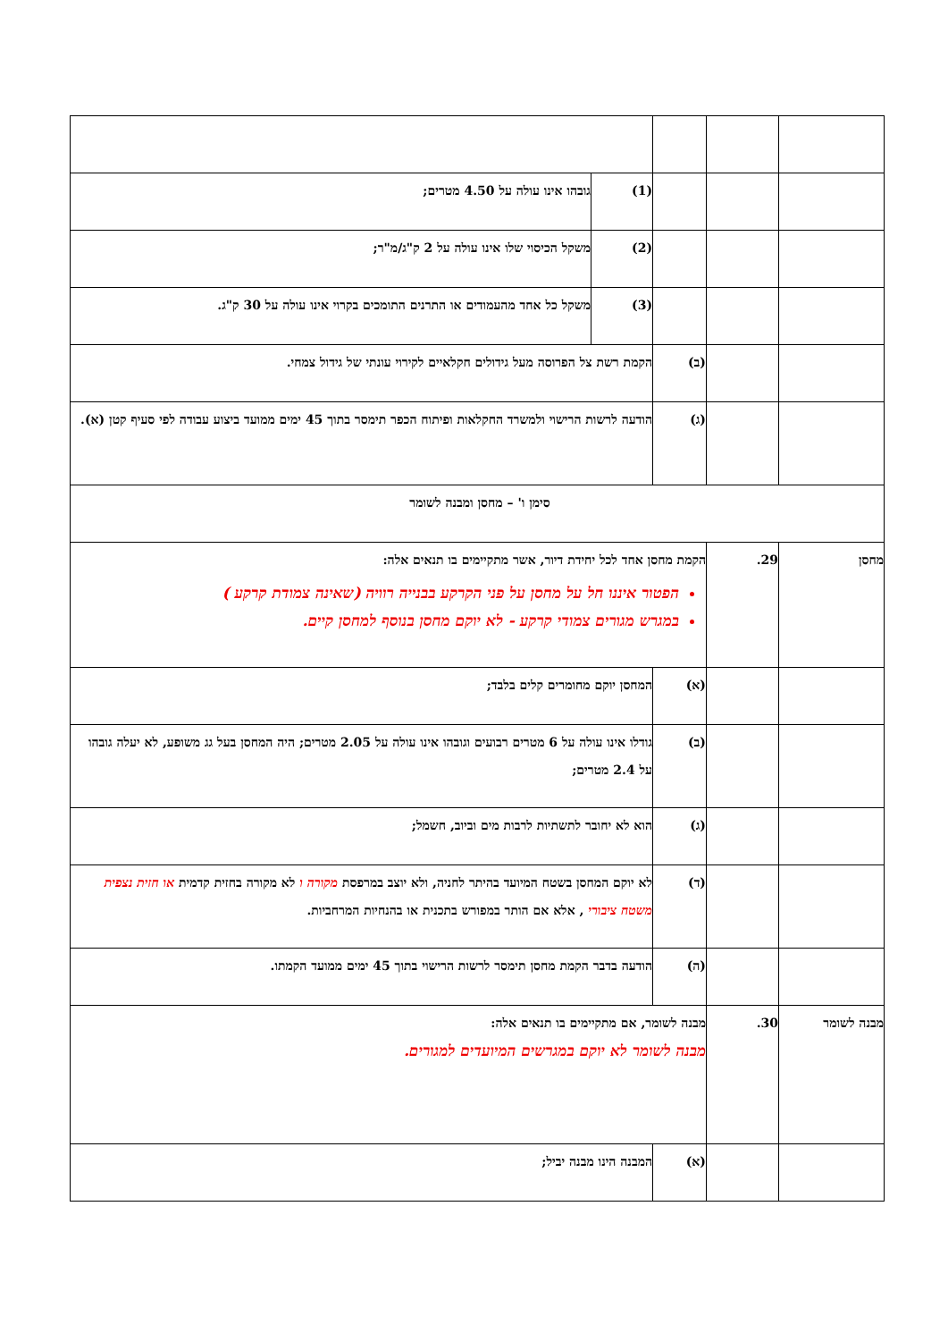| | | | (1) | גובהו אינו עולה על 4.50 מטרים; |
| | | | (2) | משקל הכיסוי שלו אינו עולה על 2 ק"ג/מ"ר; |
| | | | (3) | משקל כל אחד מהעמודים או התרנים התומכים בקרוי אינו עולה על 30 ק"ג. |
| | | (ב) | הקמת רשת צל הפרוסה מעל גידולים חקלאיים לקירוי עונתי של גידול צמחי. | |
| | | (ג) | הודעה לרשות הרישוי ולמשרד החקלאות ופיתוח הכפר תימסר בתוך 45 ימים ממועד ביצוע עבודה לפי סעיף קטן (א). | |
| סימן ו' – מחסן ומבנה לשומר | | | | |
| מחסן | 29. | הקמת מחסן אחד לכל יחידת דיור, אשר מתקיימים בו תנאים אלה: הפטור איננו חל על מחסן על פני הקרקע בבנייה רוויה (שאינה צמודת קרקע ) במגרש מגורים צמודי קרקע - לא יוקם מחסן בנוסף למחסן קיים. | | |
| | | (א) | המחסן יוקם מחומרים קלים בלבד; | |
| | | (ב) | גודלו אינו עולה על 6 מטרים רבועים וגובהו אינו עולה על 2.05 מטרים; היה המחסן בעל גג משופע, לא יעלה גובהו על 2.4 מטרים; | |
| | | (ג) | הוא לא יחובר לתשתיות לרבות מים וביוב, חשמל; | |
| | | (ד) | לא יוקם המחסן בשטח המיועד בהיתר לחניה, ולא יוצב במרפסת מקורה ו לא מקורה בחזית קדמית או חזית נצפית משטח ציבורי , אלא אם הותר במפורש בתכנית או בהנחיות המרחביות. | |
| | | (ה) | הודעה בדבר הקמת מחסן תימסר לרשות הרישוי בתוך 45 ימים ממועד הקמתו. | |
| מבנה לשומר | 30. | מבנה לשומר, אם מתקיימים בו תנאים אלה: מבנה לשומר לא יוקם במגרשים המיועדים למגורים. | | |
| | | (א) | המבנה הינו מבנה יביל; | |